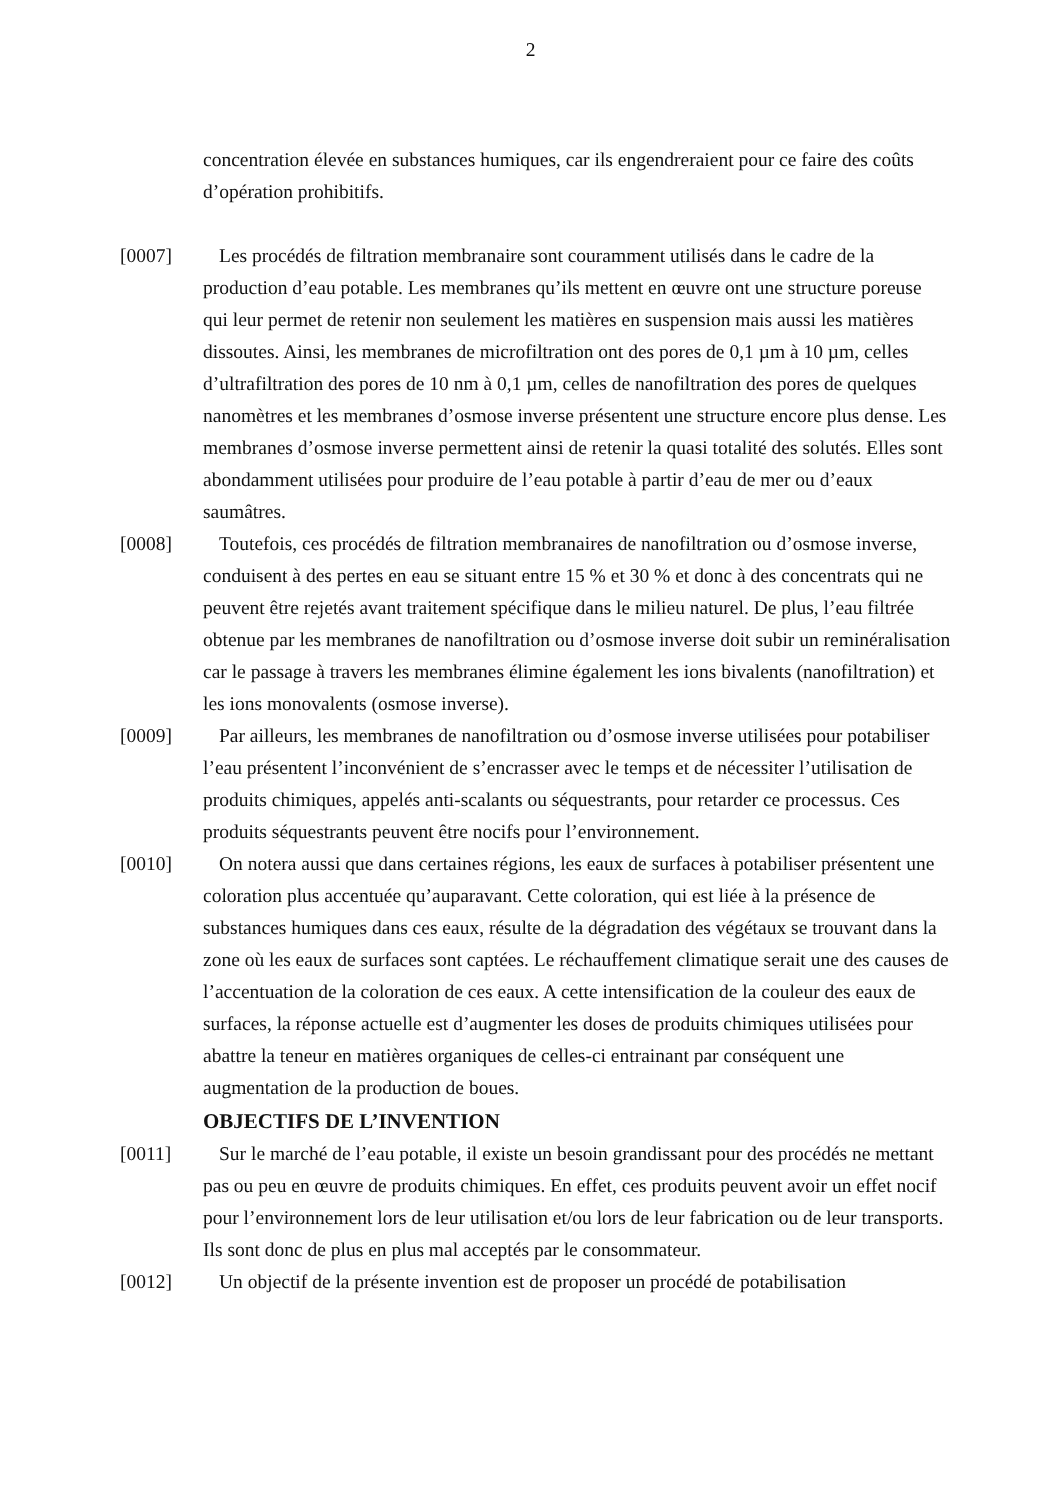2
concentration élevée en substances humiques, car ils engendreraient pour ce faire des coûts d’opération prohibitifs.
[0007] Les procédés de filtration membranaire sont couramment utilisés dans le cadre de la production d’eau potable. Les membranes qu’ils mettent en œuvre ont une structure poreuse qui leur permet de retenir non seulement les matières en suspension mais aussi les matières dissoutes. Ainsi, les membranes de microfiltration ont des pores de 0,1 µm à 10 µm, celles d’ultrafiltration des pores de 10 nm à 0,1 µm, celles de nanofiltration des pores de quelques nanomètres et les membranes d’osmose inverse présentent une structure encore plus dense. Les membranes d’osmose inverse permettent ainsi de retenir la quasi totalité des solutés. Elles sont abondamment utilisées pour produire de l’eau potable à partir d’eau de mer ou d’eaux saumâtres.
[0008] Toutefois, ces procédés de filtration membranaires de nanofiltration ou d’osmose inverse, conduisent à des pertes en eau se situant entre 15 % et 30 % et donc à des concentrats qui ne peuvent être rejetés avant traitement spécifique dans le milieu naturel. De plus, l’eau filtrée obtenue par les membranes de nanofiltration ou d’osmose inverse doit subir un reminéralisation car le passage à travers les membranes élimine également les ions bivalents (nanofiltration) et les ions monovalents (osmose inverse).
[0009] Par ailleurs, les membranes de nanofiltration ou d’osmose inverse utilisées pour potabiliser l’eau présentent l’inconvénient de s’encrasser avec le temps et de nécessiter l’utilisation de produits chimiques, appelés anti-scalants ou séquestrants, pour retarder ce processus. Ces produits séquestrants peuvent être nocifs pour l’environnement.
[0010] On notera aussi que dans certaines régions, les eaux de surfaces à potabiliser présentent une coloration plus accentuée qu’auparavant. Cette coloration, qui est liée à la présence de substances humiques dans ces eaux, résulte de la dégradation des végétaux se trouvant dans la zone où les eaux de surfaces sont captées. Le réchauffement climatique serait une des causes de l’accentuation de la coloration de ces eaux. A cette intensification de la couleur des eaux de surfaces, la réponse actuelle est d’augmenter les doses de produits chimiques utilisées pour abattre la teneur en matières organiques de celles-ci entrainant par conséquent une augmentation de la production de boues.
OBJECTIFS DE L’INVENTION
[0011] Sur le marché de l’eau potable, il existe un besoin grandissant pour des procédés ne mettant pas ou peu en œuvre de produits chimiques. En effet, ces produits peuvent avoir un effet nocif pour l’environnement lors de leur utilisation et/ou lors de leur fabrication ou de leur transports. Ils sont donc de plus en plus mal acceptés par le consommateur.
[0012] Un objectif de la présente invention est de proposer un procédé de potabilisation